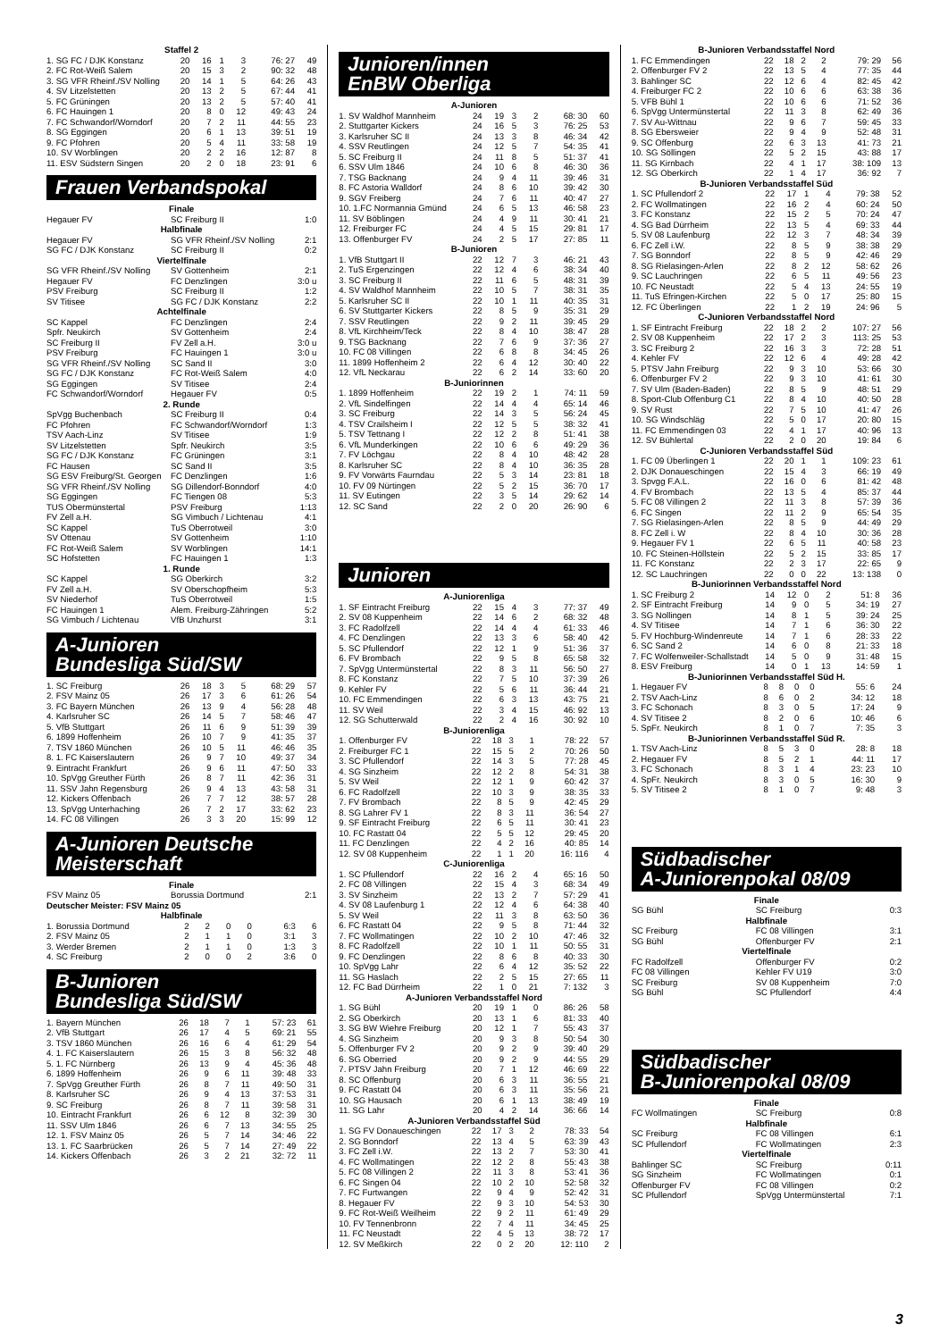Staffel 2
| 1. SG FC / DJK Konstanz | 20 | 16 | 1 | 3 | 76: 27 | 49 |
| 2. FC Rot-Weiß Salem | 20 | 15 | 3 | 2 | 90: 32 | 48 |
| 3. SG VFR Rheinf./SV Nolling | 20 | 14 | 1 | 5 | 64: 26 | 43 |
| 4. SV Litzelstetten | 20 | 13 | 2 | 5 | 67: 44 | 41 |
| 5. FC Grüningen | 20 | 13 | 2 | 5 | 57: 40 | 41 |
| 6. FC Hauingen 1 | 20 | 8 | 0 | 12 | 49: 43 | 24 |
| 7. FC Schwandorf/Worndorf | 20 | 7 | 2 | 11 | 44: 55 | 23 |
| 8. SG Eggingen | 20 | 6 | 1 | 13 | 39: 51 | 19 |
| 9. FC Pfohren | 20 | 5 | 4 | 11 | 33: 58 | 19 |
| 10. SV Worblingen | 20 | 2 | 2 | 16 | 12: 87 | 8 |
| 11. ESV Südstern Singen | 20 | 2 | 0 | 18 | 23: 91 | 6 |
Frauen Verbandspokal
Finale
| Hegauer FV | SC Freiburg II | 1:0 |
Halbfinale
| Hegauer FV | SG VFR Rheinf./SV Nolling | 2:1 |
| SG FC / DJK Konstanz | SC Freiburg II | 0:2 |
Viertelfinale
| SG VFR Rheinf./SV Nolling | SV Gottenheim | 2:1 |
| Hegauer FV | FC Denzlingen | 3:0 u |
| PSV Freiburg | SC Freiburg II | 1:2 |
| SV Titisee | SG FC / DJK Konstanz | 2:2 |
Achtelfinale
| SC Kappel | FC Denzlingen | 2:4 |
| Spfr. Neukirch | SV Gottenheim | 2:4 |
| SC Freiburg II | FV Zell a.H. | 3:0 u |
| PSV Freiburg | FC Hauingen 1 | 3:0 u |
| SG VFR Rheinf./SV Nolling | SC Sand II | 3:0 |
| SG FC / DJK Konstanz | FC Rot-Weiß Salem | 4:0 |
| SG Eggingen | SV Titisee | 2:4 |
| FC Schwandorf/Worndorf | Hegauer FV | 0:5 |
2. Runde
| SpVgg Buchenbach | SC Freiburg II | 0:4 |
| FC Pfohren | FC Schwandorf/Worndorf | 1:3 |
| TSV Aach-Linz | SV Titisee | 1:9 |
| SV Litzelstetten | Spfr. Neukirch | 3:5 |
| SG FC / DJK Konstanz | FC Grüningen | 3:1 |
| FC Hausen | SC Sand II | 3:5 |
| SG ESV Freiburg/St. Georgen | FC Denzlingen | 1:6 |
| SG VFR Rheinf./SV Nolling | SG Dillendorf-Bonndorf | 4:0 |
| SG Eggingen | FC Tiengen 08 | 5:3 |
| TUS Obermünstertal | PSV Freiburg | 1:13 |
| FV Zell a.H. | SG Vimbuch / Lichtenau | 4:1 |
| SC Kappel | TuS Oberrotweil | 3:0 |
| SV Ottenau | SV Gottenheim | 1:10 |
| FC Rot-Weiß Salem | SV Worblingen | 14:1 |
| SC Hofstetten | FC Hauingen 1 | 1:3 |
1. Runde
| SC Kappel | SG Oberkirch | 3:2 |
| FV Zell a.H. | SV Oberschopfheim | 5:3 |
| SV Niederhof | TuS Oberrotweil | 1:5 |
| FC Hauingen 1 | Alem. Freiburg-Zähringen | 5:2 |
| SG Vimbuch / Lichtenau | VfB Unzhurst | 3:1 |
A-Junioren
Bundesliga Süd/SW
| 1. SC Freiburg | 26 | 18 | 3 | 5 | 68: 29 | 57 |
| 2. FSV Mainz 05 | 26 | 17 | 3 | 6 | 61: 26 | 54 |
| 3. FC Bayern München | 26 | 13 | 9 | 4 | 56: 28 | 48 |
| 4. Karlsruher SC | 26 | 14 | 5 | 7 | 58: 46 | 47 |
| 5. VfB Stuttgart | 26 | 11 | 6 | 9 | 51: 39 | 39 |
| 6. 1899 Hoffenheim | 26 | 10 | 7 | 9 | 41: 35 | 37 |
| 7. TSV 1860 München | 26 | 10 | 5 | 11 | 46: 46 | 35 |
| 8. 1. FC Kaiserslautern | 26 | 9 | 7 | 10 | 49: 37 | 34 |
| 9. Eintracht Frankfurt | 26 | 9 | 6 | 11 | 47: 50 | 33 |
| 10. SpVgg Greuther Fürth | 26 | 8 | 7 | 11 | 42: 36 | 31 |
| 11. SSV Jahn Regensburg | 26 | 9 | 4 | 13 | 43: 58 | 31 |
| 12. Kickers Offenbach | 26 | 7 | 7 | 12 | 38: 57 | 28 |
| 13. SpVgg Unterhaching | 26 | 7 | 2 | 17 | 33: 62 | 23 |
| 14. FC 08 Villingen | 26 | 3 | 3 | 20 | 15: 99 | 12 |
A-Junioren Deutsche
Meisterschaft
Finale
| FSV Mainz 05 | Borussia Dortmund | 2:1 |
Deutscher Meister: FSV Mainz 05
Halbfinale
| 1. Borussia Dortmund | 2 | 2 | 0 | 0 | 6:3 | 6 |
| 2. FSV Mainz 05 | 2 | 1 | 1 | 0 | 3:1 | 3 |
| 3. Werder Bremen | 2 | 1 | 1 | 0 | 1:3 | 3 |
| 4. SC Freiburg | 2 | 0 | 0 | 2 | 3:6 | 0 |
B-Junioren
Bundesliga Süd/SW
| 1. Bayern München | 26 | 18 | 7 | 1 | 57: 23 | 61 |
| 2. VfB Stuttgart | 26 | 17 | 4 | 5 | 69: 21 | 55 |
| 3. TSV 1860 München | 26 | 16 | 6 | 4 | 61: 29 | 54 |
| 4. 1. FC Kaiserslautern | 26 | 15 | 3 | 8 | 56: 32 | 48 |
| 5. 1. FC Nürnberg | 26 | 13 | 9 | 4 | 45: 36 | 48 |
| 6. 1899 Hoffenheim | 26 | 9 | 6 | 11 | 39: 48 | 33 |
| 7. SpVgg Greuther Fürth | 26 | 8 | 7 | 11 | 49: 50 | 31 |
| 8. Karlsruher SC | 26 | 9 | 4 | 13 | 37: 53 | 31 |
| 9. SC Freiburg | 26 | 8 | 7 | 11 | 39: 58 | 31 |
| 10. Eintracht Frankfurt | 26 | 6 | 12 | 8 | 32: 39 | 30 |
| 11. SSV Ulm 1846 | 26 | 6 | 7 | 13 | 34: 55 | 25 |
| 12. 1. FSV Mainz 05 | 26 | 5 | 7 | 14 | 34: 46 | 22 |
| 13. 1. FC Saarbrücken | 26 | 5 | 7 | 14 | 27: 49 | 22 |
| 14. Kickers Offenbach | 26 | 3 | 2 | 21 | 32: 72 | 11 |
Junioren/innen
EnBW Oberliga
A-Junioren
| 1. SV Waldhof Mannheim | 24 | 19 | 3 | 2 | 68: 30 | 60 |
| 2. Stuttgarter Kickers | 24 | 16 | 5 | 3 | 76: 25 | 53 |
| 3. Karlsruher SC II | 24 | 13 | 3 | 8 | 46: 34 | 42 |
| 4. SSV Reutlingen | 24 | 12 | 5 | 7 | 54: 35 | 41 |
| 5. SC Freiburg II | 24 | 11 | 8 | 5 | 51: 37 | 41 |
| 6. SSV Ulm 1846 | 24 | 10 | 6 | 8 | 46: 30 | 36 |
| 7. TSG Backnang | 24 | 9 | 4 | 11 | 39: 46 | 31 |
| 8. FC Astoria Walldorf | 24 | 8 | 6 | 10 | 39: 42 | 30 |
| 9. SGV Freiberg | 24 | 7 | 6 | 11 | 40: 47 | 27 |
| 10. 1.FC Normannia Gmünd | 24 | 6 | 5 | 13 | 46: 58 | 23 |
| 11. SV Böblingen | 24 | 4 | 9 | 11 | 30: 41 | 21 |
| 12. Freiburger FC | 24 | 4 | 5 | 15 | 29: 81 | 17 |
| 13. Offenburger FV | 24 | 2 | 5 | 17 | 27: 85 | 11 |
B-Junioren
| 1. VfB Stuttgart II | 22 | 12 | 7 | 3 | 46: 21 | 43 |
| 2. TuS Ergenzingen | 22 | 12 | 4 | 6 | 38: 34 | 40 |
| 3. SC Freiburg II | 22 | 11 | 6 | 5 | 48: 31 | 39 |
| 4. SV Waldhof Mannheim | 22 | 10 | 5 | 7 | 38: 31 | 35 |
| 5. Karlsruher SC II | 22 | 10 | 1 | 11 | 40: 35 | 31 |
| 6. SV Stuttgarter Kickers | 22 | 8 | 5 | 9 | 35: 31 | 29 |
| 7. SSV Reutlingen | 22 | 9 | 2 | 11 | 39: 45 | 29 |
| 8. VfL Kirchheim/Teck | 22 | 8 | 4 | 10 | 38: 47 | 28 |
| 9. TSG Backnang | 22 | 7 | 6 | 9 | 37: 36 | 27 |
| 10. FC 08 Villingen | 22 | 6 | 8 | 8 | 34: 45 | 26 |
| 11. 1899 Hoffenheim 2 | 22 | 6 | 4 | 12 | 30: 40 | 22 |
| 12. VfL Neckarau | 22 | 6 | 2 | 14 | 33: 60 | 20 |
B-Juniorinnen
| 1. 1899 Hoffenheim | 22 | 19 | 2 | 1 | 74: 11 | 59 |
| 2. VfL Sindelfingen | 22 | 14 | 4 | 4 | 65: 14 | 46 |
| 3. SC Freiburg | 22 | 14 | 3 | 5 | 56: 24 | 45 |
| 4. TSV Crailsheim I | 22 | 12 | 5 | 5 | 38: 32 | 41 |
| 5. TSV Tettnang I | 22 | 12 | 2 | 8 | 51: 41 | 38 |
| 6. VfL Munderkingen | 22 | 10 | 6 | 6 | 49: 29 | 36 |
| 7. FV Löchgau | 22 | 8 | 4 | 10 | 48: 42 | 28 |
| 8. Karlsruher SC | 22 | 8 | 4 | 10 | 36: 35 | 28 |
| 9. FV Vorwärts Faurndau | 22 | 5 | 3 | 14 | 23: 81 | 18 |
| 10. FV 09 Nürtingen | 22 | 5 | 2 | 15 | 36: 70 | 17 |
| 11. SV Eutingen | 22 | 3 | 5 | 14 | 29: 62 | 14 |
| 12. SC Sand | 22 | 2 | 0 | 20 | 26: 90 | 6 |
Junioren
A-Juniorenliga
| 1. SF Eintracht Freiburg | 22 | 15 | 4 | 3 | 77: 37 | 49 |
| 2. SV 08 Kuppenheim | 22 | 14 | 6 | 2 | 68: 32 | 48 |
| 3. FC Radolfzell | 22 | 14 | 4 | 4 | 61: 33 | 46 |
| 4. FC Denzlingen | 22 | 13 | 3 | 6 | 58: 40 | 42 |
| 5. SC Pfullendorf | 22 | 12 | 1 | 9 | 51: 36 | 37 |
| 6. FV Brombach | 22 | 9 | 5 | 8 | 65: 58 | 32 |
| 7. SpVgg Untermünstertal | 22 | 8 | 3 | 11 | 56: 50 | 27 |
| 8. FC Konstanz | 22 | 7 | 5 | 10 | 37: 39 | 26 |
| 9. Kehler FV | 22 | 5 | 6 | 11 | 36: 44 | 21 |
| 10. FC Emmendingen | 22 | 6 | 3 | 13 | 43: 75 | 21 |
| 11. SV Weil | 22 | 3 | 4 | 15 | 46: 92 | 13 |
| 12. SG Schutterwald | 22 | 2 | 4 | 16 | 30: 92 | 10 |
B-Juniorenliga
| 1. Offenburger FV | 22 | 18 | 3 | 1 | 78: 22 | 57 |
| 2. Freiburger FC 1 | 22 | 15 | 5 | 2 | 70: 26 | 50 |
| 3. SC Pfullendorf | 22 | 14 | 3 | 5 | 77: 28 | 45 |
| 4. SG Sinzheim | 22 | 12 | 2 | 8 | 54: 31 | 38 |
| 5. SV Weil | 22 | 12 | 1 | 9 | 60: 42 | 37 |
| 6. FC Radolfzell | 22 | 10 | 3 | 9 | 38: 35 | 33 |
| 7. FV Brombach | 22 | 8 | 5 | 9 | 42: 45 | 29 |
| 8. SG Lahrer FV 1 | 22 | 8 | 3 | 11 | 36: 54 | 27 |
| 9. SF Eintracht Freiburg | 22 | 6 | 5 | 11 | 30: 41 | 23 |
| 10. FC Rastatt 04 | 22 | 5 | 5 | 12 | 29: 45 | 20 |
| 11. FC Denzlingen | 22 | 4 | 2 | 16 | 40: 85 | 14 |
| 12. SV 08 Kuppenheim | 22 | 1 | 1 | 20 | 16: 116 | 4 |
C-Juniorenliga
| 1. SC Pfullendorf | 22 | 16 | 2 | 4 | 65: 16 | 50 |
| 2. FC 08 Villingen | 22 | 15 | 4 | 3 | 68: 34 | 49 |
| 3. SV Sinzheim | 22 | 13 | 2 | 7 | 57: 29 | 41 |
| 4. SV 08 Laufenburg 1 | 22 | 12 | 4 | 6 | 64: 38 | 40 |
| 5. SV Weil | 22 | 11 | 3 | 8 | 63: 50 | 36 |
| 6. FC Rastatt 04 | 22 | 9 | 5 | 8 | 71: 44 | 32 |
| 7. FC Wollmatingen | 22 | 10 | 2 | 10 | 47: 46 | 32 |
| 8. FC Radolfzell | 22 | 10 | 1 | 11 | 50: 55 | 31 |
| 9. FC Denzlingen | 22 | 8 | 6 | 8 | 40: 33 | 30 |
| 10. SpVgg Lahr | 22 | 6 | 4 | 12 | 35: 52 | 22 |
| 11. SG Haslach | 22 | 2 | 5 | 15 | 27: 65 | 11 |
| 12. FC Bad Dürrheim | 22 | 1 | 0 | 21 | 7: 132 | 3 |
A-Junioren Verbandsstaffel Nord
| 1. SG Bühl | 20 | 19 | 1 | 0 | 86: 26 | 58 |
| 2. SG Oberkirch | 20 | 13 | 1 | 6 | 81: 33 | 40 |
| 3. SG BW Wiehre Freiburg | 20 | 12 | 1 | 7 | 55: 43 | 37 |
| 4. SG Sinzheim | 20 | 9 | 3 | 8 | 50: 54 | 30 |
| 5. Offenburger FV 2 | 20 | 9 | 2 | 9 | 39: 40 | 29 |
| 6. SG Oberried | 20 | 9 | 2 | 9 | 44: 55 | 29 |
| 7. PTSV Jahn Freiburg | 20 | 7 | 1 | 12 | 46: 69 | 22 |
| 8. SC Offenburg | 20 | 6 | 3 | 11 | 36: 55 | 21 |
| 9. FC Rastatt 04 | 20 | 6 | 3 | 11 | 35: 56 | 21 |
| 10. SG Hausach | 20 | 6 | 1 | 13 | 38: 49 | 19 |
| 11. SG Lahr | 20 | 4 | 2 | 14 | 36: 66 | 14 |
A-Junioren Verbandsstaffel Süd
| 1. SG FV Donaueschingen | 22 | 17 | 3 | 2 | 78: 33 | 54 |
| 2. SG Bonndorf | 22 | 13 | 4 | 5 | 63: 39 | 43 |
| 3. FC Zell i.W. | 22 | 13 | 2 | 7 | 53: 30 | 41 |
| 4. FC Wollmatingen | 22 | 12 | 2 | 8 | 55: 43 | 38 |
| 5. FC 08 Villingen 2 | 22 | 11 | 3 | 8 | 53: 41 | 36 |
| 6. FC Singen 04 | 22 | 10 | 2 | 10 | 52: 58 | 32 |
| 7. FC Furtwangen | 22 | 9 | 4 | 9 | 52: 42 | 31 |
| 8. Hegauer FV | 22 | 9 | 3 | 10 | 54: 53 | 30 |
| 9. FC Rot-Weiß Weilheim | 22 | 9 | 2 | 11 | 61: 49 | 29 |
| 10. FV Tennenbronn | 22 | 7 | 4 | 11 | 34: 45 | 25 |
| 11. FC Neustadt | 22 | 4 | 5 | 13 | 38: 72 | 17 |
| 12. SV Meßkirch | 22 | 0 | 2 | 20 | 12: 110 | 2 |
B-Junioren Verbandsstaffel Nord
| 1. FC Emmendingen | 22 | 18 | 2 | 2 | 79: 29 | 56 |
| 2. Offenburger FV 2 | 22 | 13 | 5 | 4 | 77: 35 | 44 |
| 3. Bahlinger SC | 22 | 12 | 6 | 4 | 82: 45 | 42 |
| 4. Freiburger FC 2 | 22 | 10 | 6 | 6 | 63: 38 | 36 |
| 5. VFB Bühl 1 | 22 | 10 | 6 | 6 | 71: 52 | 36 |
| 6. SpVgg Untermünstertal | 22 | 11 | 3 | 8 | 62: 49 | 36 |
| 7. SV Au-Wittnau | 22 | 9 | 6 | 7 | 59: 45 | 33 |
| 8. SG Ebersweier | 22 | 9 | 4 | 9 | 52: 48 | 31 |
| 9. SC Offenburg | 22 | 6 | 3 | 13 | 41: 73 | 21 |
| 10. SG Söllingen | 22 | 5 | 2 | 15 | 43: 88 | 17 |
| 11. SG Kirnbach | 22 | 4 | 1 | 17 | 38: 109 | 13 |
| 12. SG Oberkirch | 22 | 1 | 4 | 17 | 36: 92 | 7 |
B-Junioren Verbandsstaffel Süd
| 1. SC Pfullendorf 2 | 22 | 17 | 1 | 4 | 79: 38 | 52 |
| 2. FC Wollmatingen | 22 | 16 | 2 | 4 | 60: 24 | 50 |
| 3. FC Konstanz | 22 | 15 | 2 | 5 | 70: 24 | 47 |
| 4. SG Bad Dürrheim | 22 | 13 | 5 | 4 | 69: 33 | 44 |
| 5. SV 08 Laufenburg | 22 | 12 | 3 | 7 | 48: 34 | 39 |
| 6. FC Zell i.W. | 22 | 8 | 5 | 9 | 38: 38 | 29 |
| 7. SG Bonndorf | 22 | 8 | 5 | 9 | 42: 46 | 29 |
| 8. SG Rielasingen-Arlen | 22 | 8 | 2 | 12 | 58: 62 | 26 |
| 9. SC Lauchringen | 22 | 6 | 5 | 11 | 49: 56 | 23 |
| 10. FC Neustadt | 22 | 5 | 4 | 13 | 24: 55 | 19 |
| 11. TuS Efringen-Kirchen | 22 | 5 | 0 | 17 | 25: 80 | 15 |
| 12. FC Überlingen | 22 | 1 | 2 | 19 | 24: 96 | 5 |
C-Junioren Verbandsstaffel Nord
| 1. SF Eintracht Freiburg | 22 | 18 | 2 | 2 | 107: 27 | 56 |
| 2. SV 08 Kuppenheim | 22 | 17 | 2 | 3 | 113: 25 | 53 |
| 3. SC Freiburg 2 | 22 | 16 | 3 | 3 | 72: 28 | 51 |
| 4. Kehler FV | 22 | 12 | 6 | 4 | 49: 28 | 42 |
| 5. PTSV Jahn Freiburg | 22 | 9 | 3 | 10 | 53: 66 | 30 |
| 6. Offenburger FV 2 | 22 | 9 | 3 | 10 | 41: 61 | 30 |
| 7. SV Ulm (Baden-Baden) | 22 | 8 | 5 | 9 | 48: 51 | 29 |
| 8. Sport-Club Offenburg C1 | 22 | 8 | 4 | 10 | 40: 50 | 28 |
| 9. SV Rust | 22 | 7 | 5 | 10 | 41: 47 | 26 |
| 10. SG Windschläg | 22 | 5 | 0 | 17 | 20: 80 | 15 |
| 11. FC Emmendingen 03 | 22 | 4 | 1 | 17 | 40: 96 | 13 |
| 12. SV Bühlertal | 22 | 2 | 0 | 20 | 19: 84 | 6 |
C-Junioren Verbandsstaffel Süd
| 1. FC 09 Überlingen 1 | 22 | 20 | 1 | 1 | 109: 23 | 61 |
| 2. DJK Donaueschingen | 22 | 15 | 4 | 3 | 66: 19 | 49 |
| 3. Spvgg F.A.L. | 22 | 16 | 0 | 6 | 81: 42 | 48 |
| 4. FV Brombach | 22 | 13 | 5 | 4 | 85: 37 | 44 |
| 5. FC 08 Villingen 2 | 22 | 11 | 3 | 8 | 57: 39 | 36 |
| 6. FC Singen | 22 | 11 | 2 | 9 | 65: 54 | 35 |
| 7. SG Rielasingen-Arlen | 22 | 8 | 5 | 9 | 44: 49 | 29 |
| 8. FC Zell i. W | 22 | 8 | 4 | 10 | 30: 36 | 28 |
| 9. Hegauer FV 1 | 22 | 6 | 5 | 11 | 40: 58 | 23 |
| 10. FC Steinen-Höllstein | 22 | 5 | 2 | 15 | 33: 85 | 17 |
| 11. FC Konstanz | 22 | 2 | 3 | 17 | 22: 65 | 9 |
| 12. SC Lauchringen | 22 | 0 | 0 | 22 | 13: 138 | 0 |
B-Juniorinnen Verbandsstaffel Nord
| 1. SC Freiburg 2 | 14 | 12 | 0 | 2 | 51: 8 | 36 |
| 2. SF Eintracht Freiburg | 14 | 9 | 0 | 5 | 34: 19 | 27 |
| 3. SG Nollingen | 14 | 8 | 1 | 5 | 39: 24 | 25 |
| 4. SV Titisee | 14 | 7 | 1 | 6 | 36: 30 | 22 |
| 5. FV Hochburg-Windenreute | 14 | 7 | 1 | 6 | 28: 33 | 22 |
| 6. SC Sand 2 | 14 | 6 | 0 | 8 | 21: 33 | 18 |
| 7. FC Wolfenweiler-Schallstadt | 14 | 5 | 0 | 9 | 31: 48 | 15 |
| 8. ESV Freiburg | 14 | 0 | 1 | 13 | 14: 59 | 1 |
B-Juniorinnen Verbandsstaffel Süd H.
| 1. Hegauer FV | 8 | 8 | 0 | 0 | 55: 6 | 24 |
| 2. TSV Aach-Linz | 8 | 6 | 0 | 2 | 34: 12 | 18 |
| 3. FC Schonach | 8 | 3 | 0 | 5 | 17: 24 | 9 |
| 4. SV Titisee 2 | 8 | 2 | 0 | 6 | 10: 46 | 6 |
| 5. SpFr. Neukirch | 8 | 1 | 0 | 7 | 7: 35 | 3 |
B-Juniorinnen Verbandsstaffel Süd R.
| 1. TSV Aach-Linz | 8 | 5 | 3 | 0 | 28: 8 | 18 |
| 2. Hegauer FV | 8 | 5 | 2 | 1 | 44: 11 | 17 |
| 3. FC Schonach | 8 | 3 | 1 | 4 | 23: 23 | 10 |
| 4. SpFr. Neukirch | 8 | 3 | 0 | 5 | 16: 30 | 9 |
| 5. SV Titisee 2 | 8 | 1 | 0 | 7 | 9: 48 | 3 |
Südbadischer
A-Juniorenpokal 08/09
Finale
| SG Bühl | SC Freiburg | 0:3 |
Halbfinale
| SC Freiburg | FC 08 Villingen | 3:1 |
| SG Bühl | Offenburger FV | 2:1 |
Viertelfinale
| FC Radolfzell | Offenburger FV | 0:2 |
| FC 08 Villingen | Kehler FV U19 | 3:0 |
| SC Freiburg | SV 08 Kuppenheim | 7:0 |
| SG Bühl | SC Pfullendorf | 4:4 |
Südbadischer
B-Juniorenpokal 08/09
Finale
| FC Wollmatingen | SC Freiburg | 0:8 |
Halbfinale
| SC Freiburg | FC 08 Villingen | 6:1 |
| SC Pfullendorf | FC Wollmatingen | 2:3 |
Viertelfinale
| Bahlinger SC | SC Freiburg | 0:11 |
| SG Sinzheim | FC Wollmatingen | 0:1 |
| Offenburger FV | FC 08 Villingen | 0:2 |
| SC Pfullendorf | SpVgg Untermünstertal | 7:1 |
3